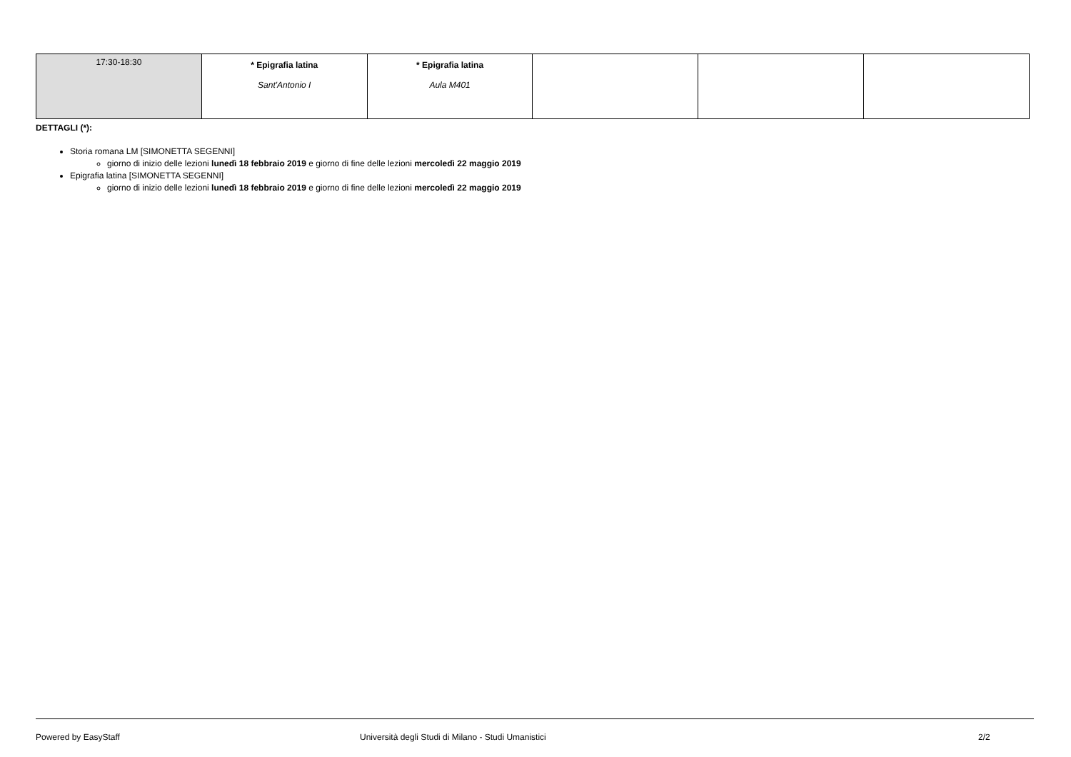| 17:30-18:30 | * Epigrafia latina Sant'Antonio I | * Epigrafia latina Aula M401 | | | |
DETTAGLI (*):
Storia romana LM [SIMONETTA SEGENNI]
giorno di inizio delle lezioni lunedì 18 febbraio 2019 e giorno di fine delle lezioni mercoledì 22 maggio 2019
Epigrafia latina [SIMONETTA SEGENNI]
giorno di inizio delle lezioni lunedì 18 febbraio 2019 e giorno di fine delle lezioni mercoledì 22 maggio 2019
Powered by EasyStaff Università degli Studi di Milano - Studi Umanistici 2/2